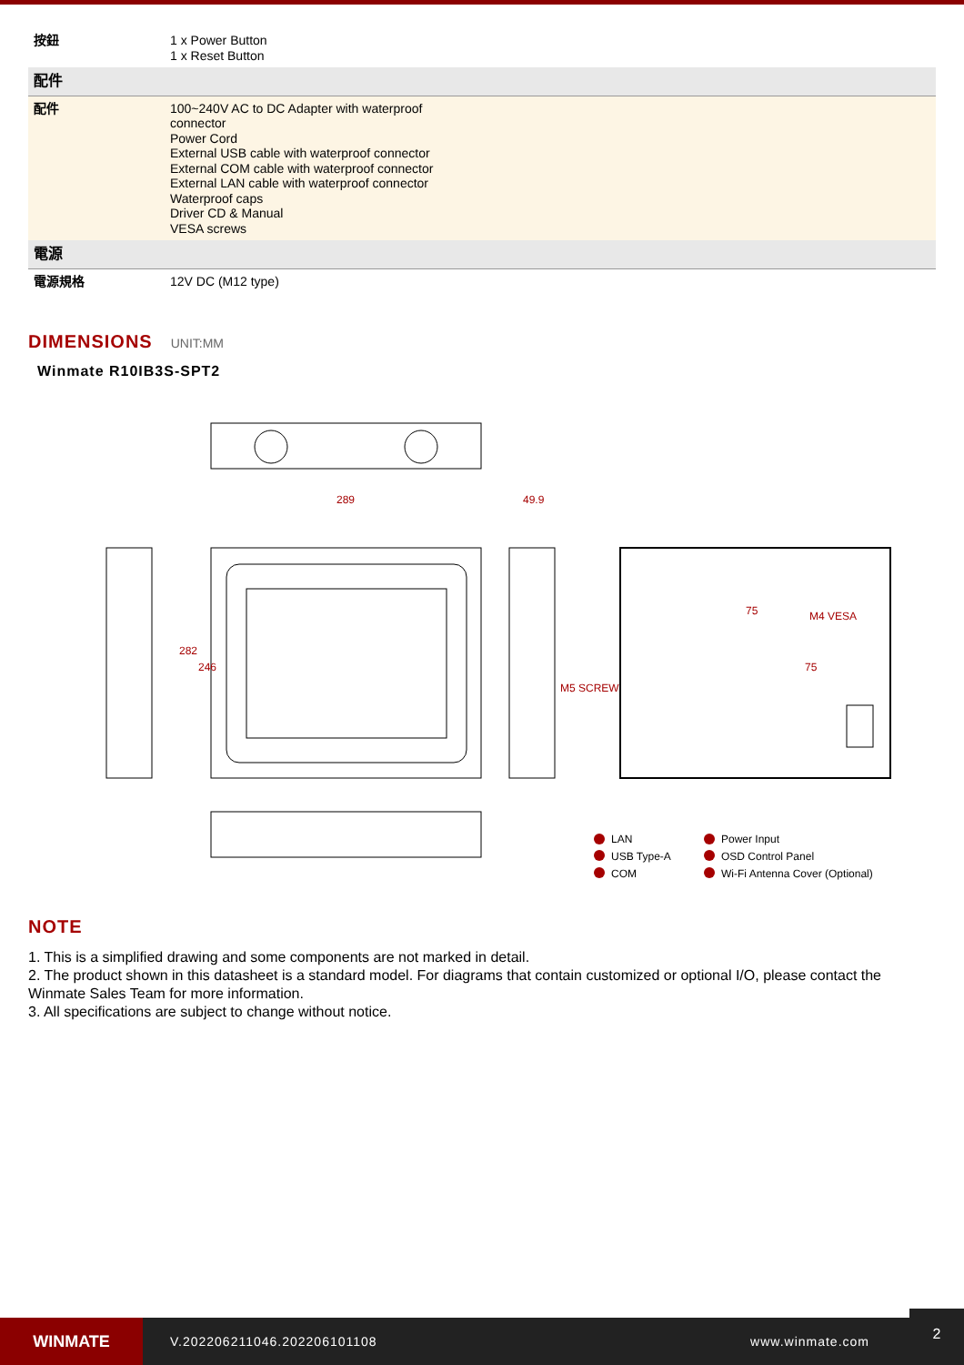| 按鈕 | 1 x Power Button 1 x Reset Button |
| 配件 | |
| 配件 | 100~240V AC to DC Adapter with waterproof connector Power Cord External USB cable with waterproof connector External COM cable with waterproof connector External LAN cable with waterproof connector Waterproof caps Driver CD & Manual VESA screws |
| 電源 | |
| 電源規格 | 12V DC (M12 type) |
DIMENSIONS UNIT:MM
Winmate R10IB3S-SPT2
289
49.9
75
M4 VESA
M5 SCREW
282
246
75
LAN
USB Type-A
COM
Power Input
OSD Control Panel
Wi-Fi Antenna Cover (Optional)
NOTE
1. This is a simplified drawing and some components are not marked in detail.
2. The product shown in this datasheet is a standard model. For diagrams that contain customized or optional I/O, please contact the Winmate Sales Team for more information.
3. All specifications are subject to change without notice.
WINMATE
V.202206211046.202206101108 www.winmate.com
2